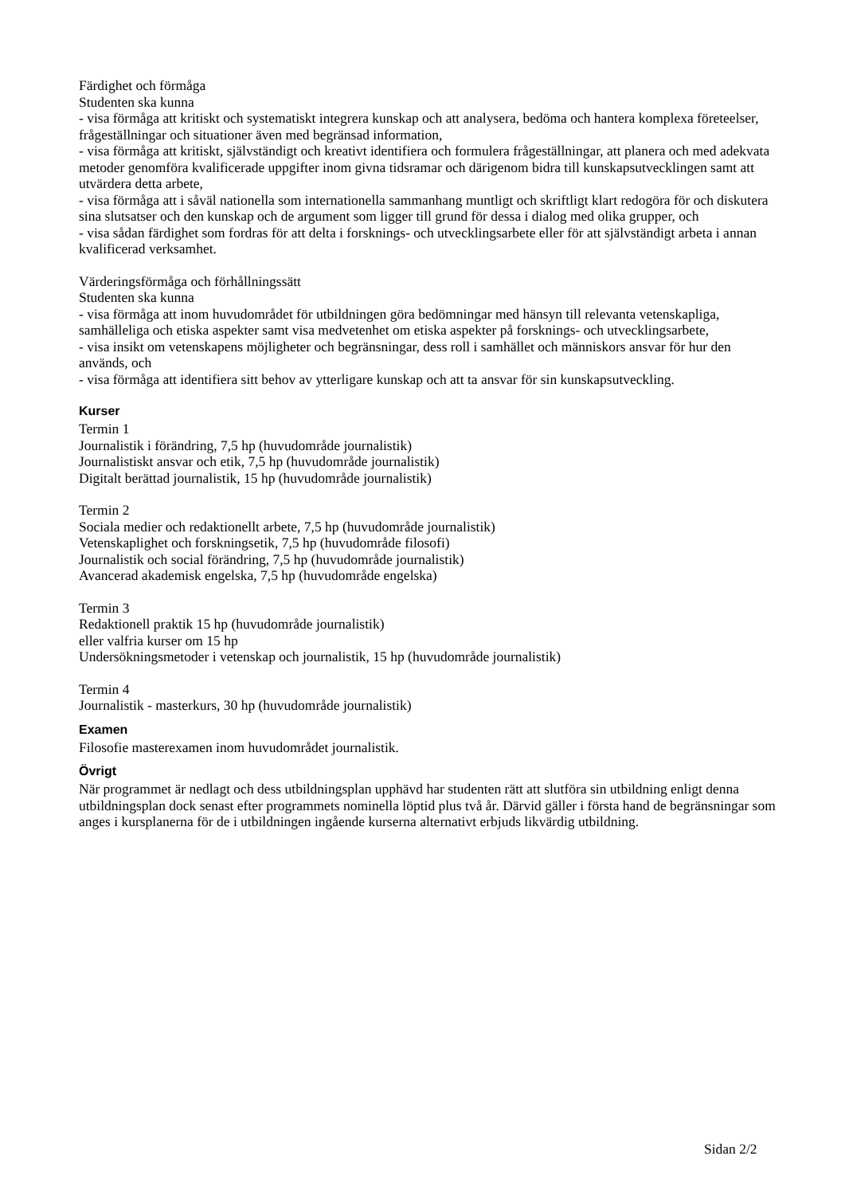Färdighet och förmåga
Studenten ska kunna
- visa förmåga att kritiskt och systematiskt integrera kunskap och att analysera, bedöma och hantera komplexa företeelser, frågeställningar och situationer även med begränsad information,
- visa förmåga att kritiskt, självständigt och kreativt identifiera och formulera frågeställningar, att planera och med adekvata metoder genomföra kvalificerade uppgifter inom givna tidsramar och därigenom bidra till kunskapsutvecklingen samt att utvärdera detta arbete,
- visa förmåga att i såväl nationella som internationella sammanhang muntligt och skriftligt klart redogöra för och diskutera sina slutsatser och den kunskap och de argument som ligger till grund för dessa i dialog med olika grupper, och
- visa sådan färdighet som fordras för att delta i forsknings- och utvecklingsarbete eller för att självständigt arbeta i annan kvalificerad verksamhet.
Värderingsförmåga och förhållningssätt
Studenten ska kunna
- visa förmåga att inom huvudområdet för utbildningen göra bedömningar med hänsyn till relevanta vetenskapliga, samhälleliga och etiska aspekter samt visa medvetenhet om etiska aspekter på forsknings- och utvecklingsarbete,
- visa insikt om vetenskapens möjligheter och begränsningar, dess roll i samhället och människors ansvar för hur den används, och
- visa förmåga att identifiera sitt behov av ytterligare kunskap och att ta ansvar för sin kunskapsutveckling.
Kurser
Termin 1
Journalistik i förändring, 7,5 hp (huvudområde journalistik)
Journalistiskt ansvar och etik, 7,5 hp (huvudområde journalistik)
Digitalt berättad journalistik, 15 hp (huvudområde journalistik)
Termin 2
Sociala medier och redaktionellt arbete, 7,5 hp (huvudområde journalistik)
Vetenskaplighet och forskningsetik, 7,5 hp (huvudområde filosofi)
Journalistik och social förändring, 7,5 hp (huvudområde journalistik)
Avancerad akademisk engelska, 7,5 hp (huvudområde engelska)
Termin 3
Redaktionell praktik 15 hp (huvudområde journalistik)
eller valfria kurser om 15 hp
Undersökningsmetoder i vetenskap och journalistik, 15 hp (huvudområde journalistik)
Termin 4
Journalistik - masterkurs, 30 hp (huvudområde journalistik)
Examen
Filosofie masterexamen inom huvudområdet journalistik.
Övrigt
När programmet är nedlagt och dess utbildningsplan upphävd har studenten rätt att slutföra sin utbildning enligt denna utbildningsplan dock senast efter programmets nominella löptid plus två år. Därvid gäller i första hand de begränsningar som anges i kursplanerna för de i utbildningen ingående kurserna alternativt erbjuds likvärdig utbildning.
Sidan 2/2